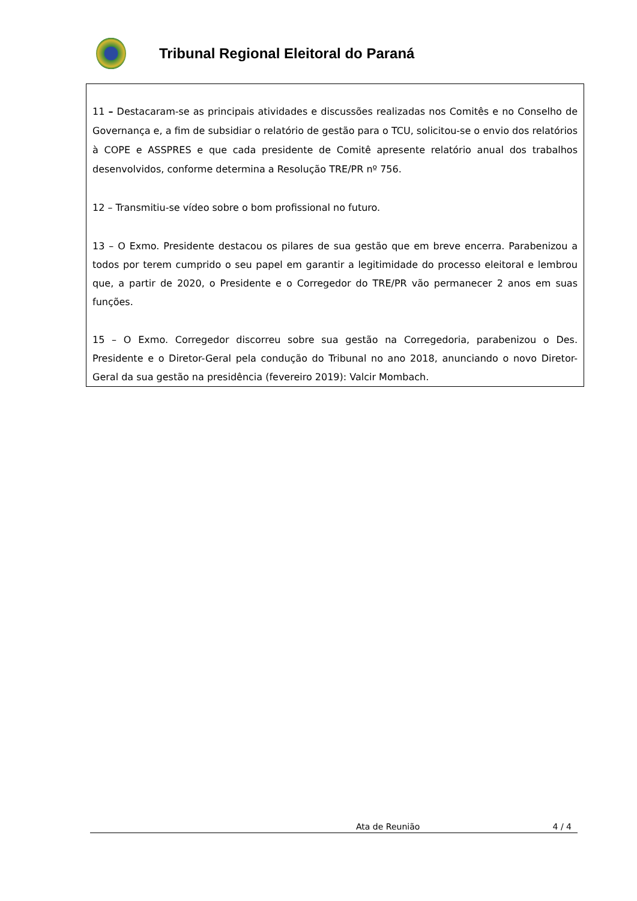Tribunal Regional Eleitoral do Paraná
11 – Destacaram-se as principais atividades e discussões realizadas nos Comitês e no Conselho de Governança e, a fim de subsidiar o relatório de gestão para o TCU, solicitou-se o envio dos relatórios à COPE e ASSPRES e que cada presidente de Comitê apresente relatório anual dos trabalhos desenvolvidos, conforme determina a Resolução TRE/PR nº 756.
12 – Transmitiu-se vídeo sobre o bom profissional no futuro.
13 – O Exmo. Presidente destacou os pilares de sua gestão que em breve encerra. Parabenizou a todos por terem cumprido o seu papel em garantir a legitimidade do processo eleitoral e lembrou que, a partir de 2020, o Presidente e o Corregedor do TRE/PR vão permanecer 2 anos em suas funções.
15 – O Exmo. Corregedor discorreu sobre sua gestão na Corregedoria, parabenizou o Des. Presidente e o Diretor-Geral pela condução do Tribunal no ano 2018, anunciando o novo Diretor-Geral da sua gestão na presidência (fevereiro 2019): Valcir Mombach.
Ata de Reunião 4 / 4